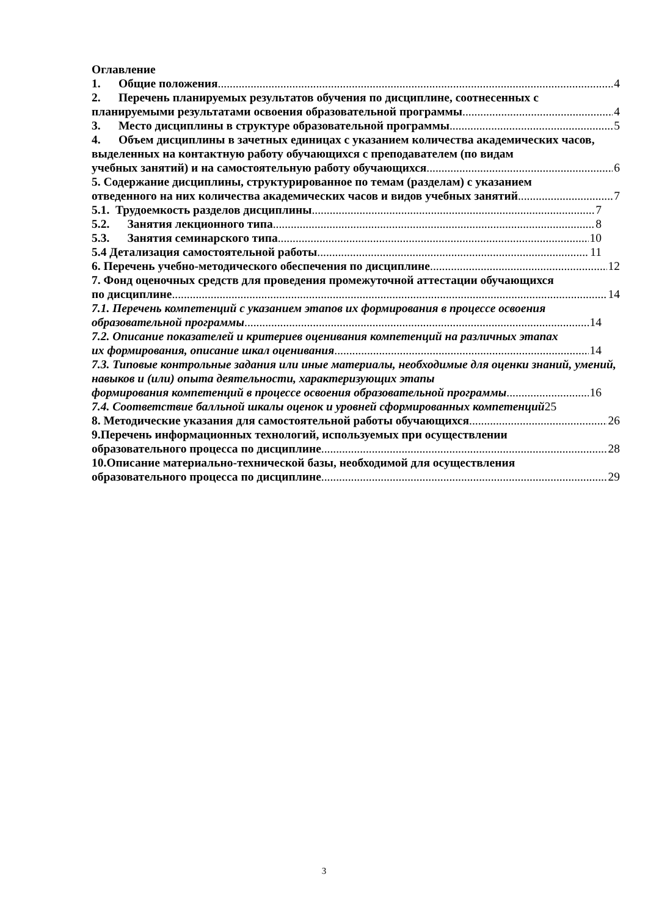Оглавление
1. Общие положения 4
2. Перечень планируемых результатов обучения по дисциплине, соотнесенных с
планируемыми результатами освоения образовательной программы 4
3. Место дисциплины в структуре образовательной программы 5
4. Объем дисциплины в зачетных единицах с указанием количества академических часов, выделенных на контактную работу обучающихся с преподавателем (по видам
учебных занятий) и на самостоятельную работу обучающихся 6
5. Содержание дисциплины, структурированное по темам (разделам) с указанием
отведенного на них количества академических часов и видов учебных занятий 7
5.1. Трудоемкость разделов дисциплины 7
5.2. Занятия лекционного типа 8
5.3. Занятия семинарского типа 10
5.4 Детализация самостоятельной работы 11
6. Перечень учебно-методического обеспечения по дисциплине 12
7. Фонд оценочных средств для проведения промежуточной аттестации обучающихся
по дисциплине 14
7.1. Перечень компетенций с указанием этапов их формирования в процессе освоения
образовательной программы 14
7.2. Описание показателей и критериев оценивания компетенций на различных этапах
их формирования, описание шкал оценивания 14
7.3. Типовые контрольные задания или иные материалы, необходимые для оценки знаний, умений, навыков и (или) опыта деятельности, характеризующих этапы
формирования компетенций в процессе освоения образовательной программы 16
7.4. Соответствие балльной шкалы оценок и уровней сформированных компетенций25
8. Методические указания для самостоятельной работы обучающихся 26
9.Перечень информационных технологий, используемых при осуществлении
образовательного процесса по дисциплине 28
10.Описание материально-технической базы, необходимой для осуществления
образовательного процесса по дисциплине 29
3